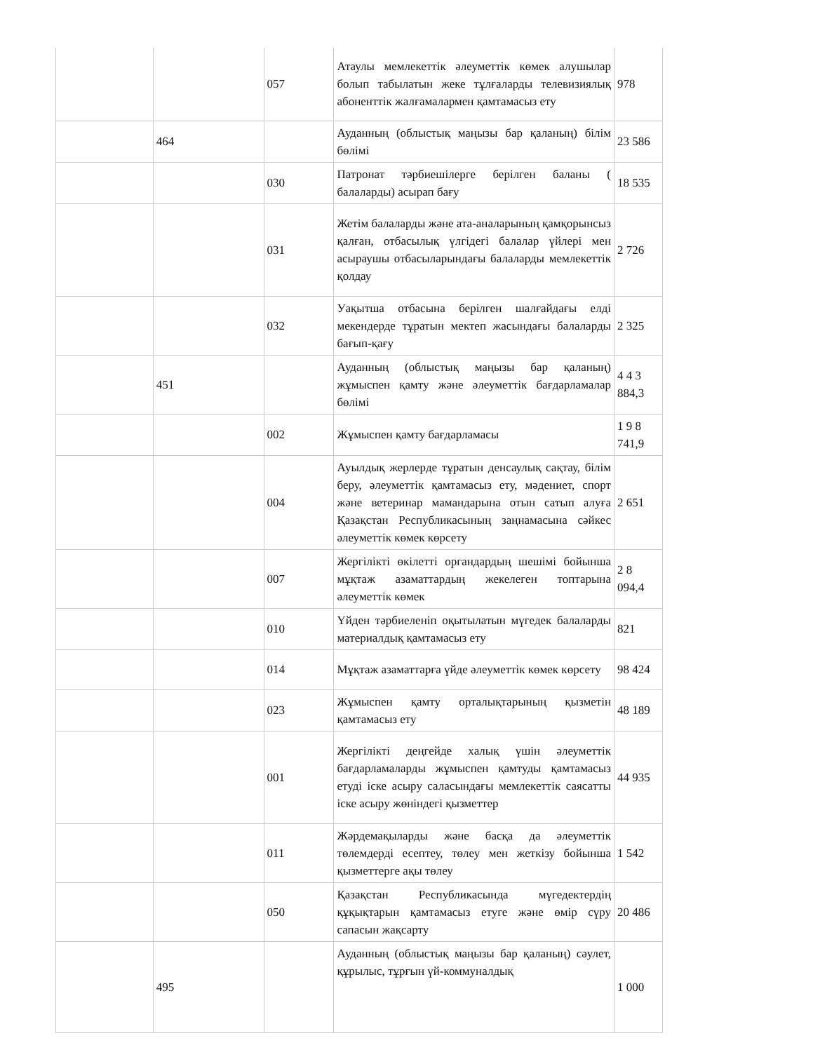| | | 057 | Атаулы мемлекеттік әлеуметтік көмек алушылар болып табылатын жеке тұлғаларды телевизиялық абоненттік жалғамалармен қамтамасыз ету | 978 |
| | 464 | | Ауданның (облыстық маңызы бар қаланың) білім бөлімі | 23 586 |
| | | 030 | Патронат тәрбиешілерге берілген баланы ( балаларды) асырап бағу | 18 535 |
| | | 031 | Жетім балаларды және ата-аналарының қамқорынсыз қалған, отбасылық үлгідегі балалар үйлері мен асыраушы отбасыларындағы балаларды мемлекеттік қолдау | 2 726 |
| | | 032 | Уақытша отбасына берілген шалғайдағы елді мекендерде тұратын мектеп жасындағы балаларды бағып-қағу | 2 325 |
| | 451 | | Ауданның (облыстық маңызы бар қаланың) жұмыспен қамту және әлеуметтік бағдарламалар бөлімі | 4 4 3 884,3 |
| | | 002 | Жұмыспен қамту бағдарламасы | 1 9 8 741,9 |
| | | 004 | Ауылдық жерлерде тұратын денсаулық сақтау, білім беру, әлеуметтік қамтамасыз ету, мәдениет, спорт және ветеринар мамандарына отын сатып алуға Қазақстан Республикасының заңнамасына сәйкес әлеуметтік көмек көрсету | 2 651 |
| | | 007 | Жергілікті өкілетті органдардың шешімі бойынша мұқтаж азаматтардың жекелеген топтарына әлеуметтік көмек | 2 8 094,4 |
| | | 010 | Үйден тәрбиеленіп оқытылатын мүгедек балаларды материалдық қамтамасыз ету | 821 |
| | | 014 | Мұқтаж азаматтарға үйде әлеуметтік көмек көрсету | 98 424 |
| | | 023 | Жұмыспен қамту орталықтарының қызметін қамтамасыз ету | 48 189 |
| | | 001 | Жергілікті деңгейде халық үшін әлеуметтік бағдарламаларды жұмыспен қамтуды қамтамасыз етуді іске асыру саласындағы мемлекеттік саясатты іске асыру жөніндегі қызметтер | 44 935 |
| | | 011 | Жәрдемақыларды және басқа да әлеуметтік төлемдерді есептеу, төлеу мен жеткізу бойынша қызметтерге ақы төлеу | 1 542 |
| | | 050 | Қазақстан Республикасында мүгедектердің құқықтарын қамтамасыз етуге және өмір сүру сапасын жақсарту | 20 486 |
| | 495 | | Ауданның (облыстық маңызы бар қаланың) сәулет, құрылыс, тұрғын үй-коммуналдық | 1 000 |